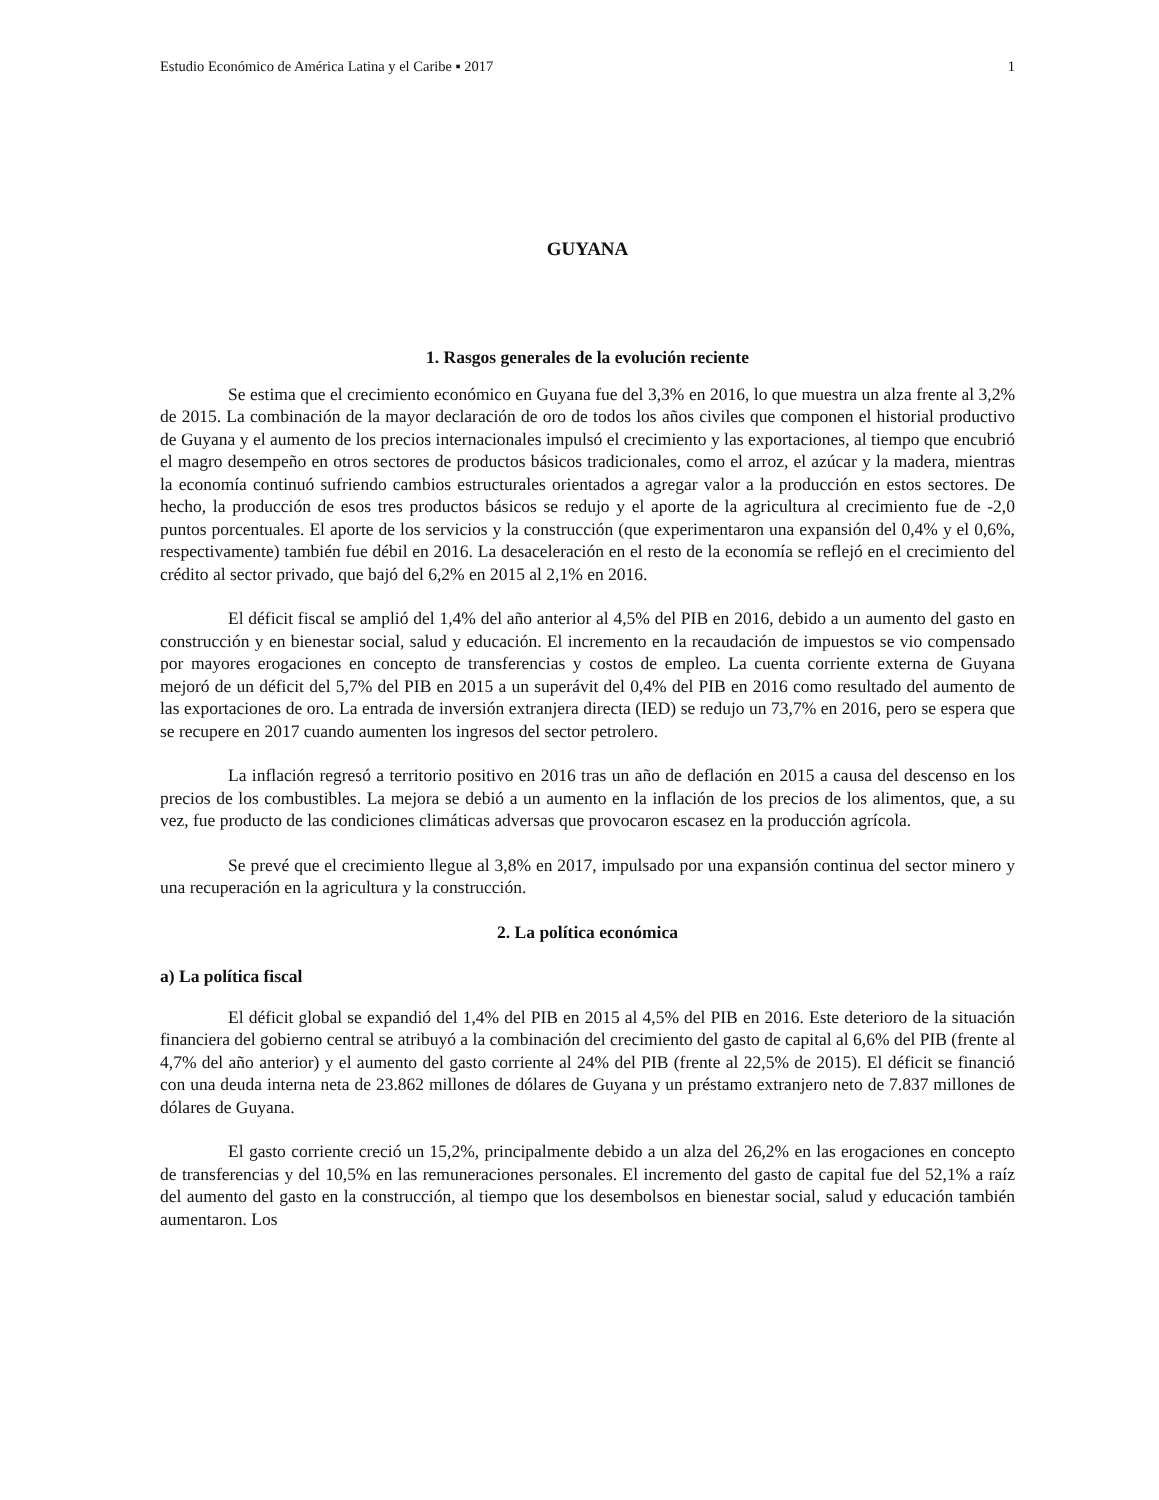Estudio Económico de América Latina y el Caribe ▪ 2017 1
GUYANA
1. Rasgos generales de la evolución reciente
Se estima que el crecimiento económico en Guyana fue del 3,3% en 2016, lo que muestra un alza frente al 3,2% de 2015. La combinación de la mayor declaración de oro de todos los años civiles que componen el historial productivo de Guyana y el aumento de los precios internacionales impulsó el crecimiento y las exportaciones, al tiempo que encubrió el magro desempeño en otros sectores de productos básicos tradicionales, como el arroz, el azúcar y la madera, mientras la economía continuó sufriendo cambios estructurales orientados a agregar valor a la producción en estos sectores. De hecho, la producción de esos tres productos básicos se redujo y el aporte de la agricultura al crecimiento fue de -2,0 puntos porcentuales. El aporte de los servicios y la construcción (que experimentaron una expansión del 0,4% y el 0,6%, respectivamente) también fue débil en 2016. La desaceleración en el resto de la economía se reflejó en el crecimiento del crédito al sector privado, que bajó del 6,2% en 2015 al 2,1% en 2016.
El déficit fiscal se amplió del 1,4% del año anterior al 4,5% del PIB en 2016, debido a un aumento del gasto en construcción y en bienestar social, salud y educación. El incremento en la recaudación de impuestos se vio compensado por mayores erogaciones en concepto de transferencias y costos de empleo. La cuenta corriente externa de Guyana mejoró de un déficit del 5,7% del PIB en 2015 a un superávit del 0,4% del PIB en 2016 como resultado del aumento de las exportaciones de oro. La entrada de inversión extranjera directa (IED) se redujo un 73,7% en 2016, pero se espera que se recupere en 2017 cuando aumenten los ingresos del sector petrolero.
La inflación regresó a territorio positivo en 2016 tras un año de deflación en 2015 a causa del descenso en los precios de los combustibles. La mejora se debió a un aumento en la inflación de los precios de los alimentos, que, a su vez, fue producto de las condiciones climáticas adversas que provocaron escasez en la producción agrícola.
Se prevé que el crecimiento llegue al 3,8% en 2017, impulsado por una expansión continua del sector minero y una recuperación en la agricultura y la construcción.
2. La política económica
a) La política fiscal
El déficit global se expandió del 1,4% del PIB en 2015 al 4,5% del PIB en 2016. Este deterioro de la situación financiera del gobierno central se atribuyó a la combinación del crecimiento del gasto de capital al 6,6% del PIB (frente al 4,7% del año anterior) y el aumento del gasto corriente al 24% del PIB (frente al 22,5% de 2015). El déficit se financió con una deuda interna neta de 23.862 millones de dólares de Guyana y un préstamo extranjero neto de 7.837 millones de dólares de Guyana.
El gasto corriente creció un 15,2%, principalmente debido a un alza del 26,2% en las erogaciones en concepto de transferencias y del 10,5% en las remuneraciones personales. El incremento del gasto de capital fue del 52,1% a raíz del aumento del gasto en la construcción, al tiempo que los desembolsos en bienestar social, salud y educación también aumentaron. Los